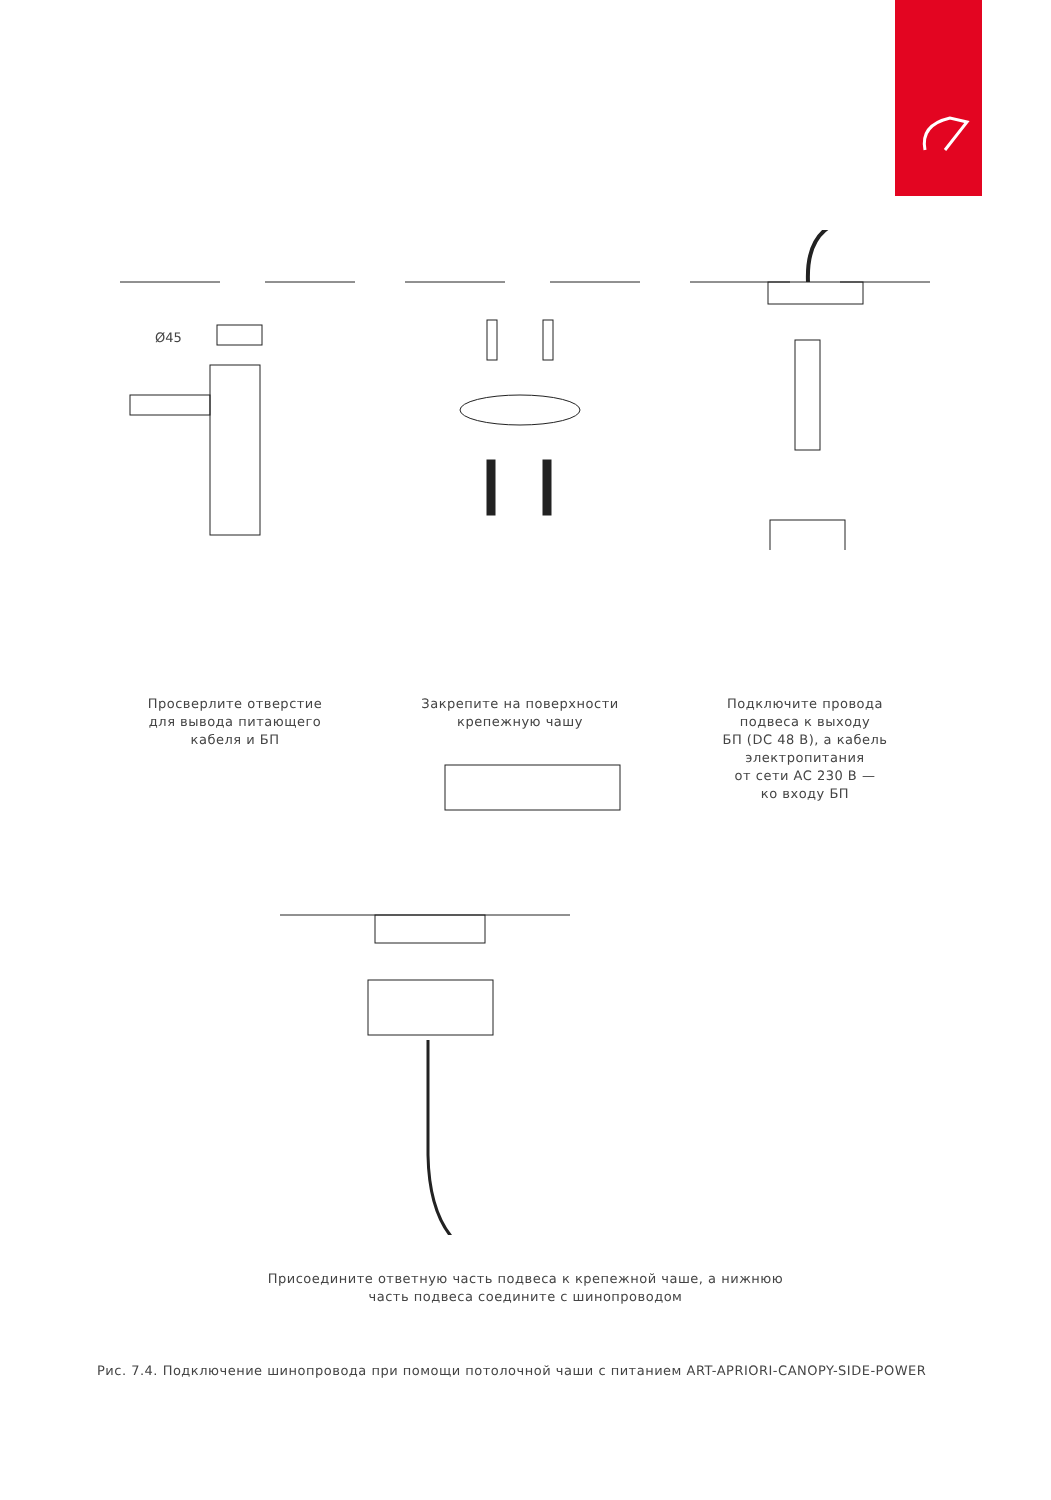Ø45
Просверлите отверстие
для вывода питающего
кабеля и БП
Закрепите на поверхности
крепежную чашу
Подключите провода
подвеса к выходу
БП (DC 48 В), а кабель
электропитания
от сети AC 230 В —
ко входу БП
Присоедините ответную часть подвеса к крепежной чаше, а нижнюю
часть подвеса соедините с шинопроводом
Рис. 7.4. Подключение шинопровода при помощи потолочной чаши с питанием ART-APRIORI-CANOPY-SIDE-POWER